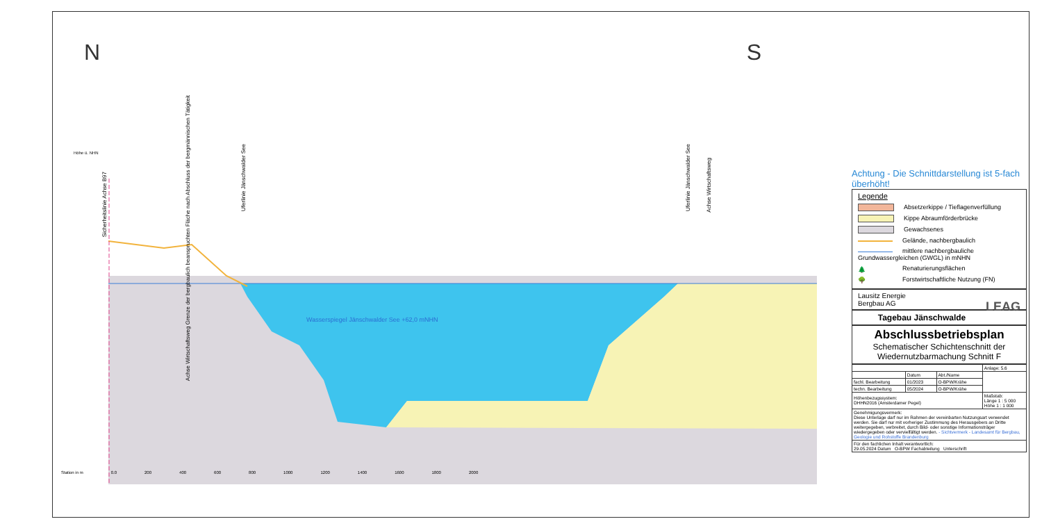N S
Höhe ü. NHN
Wasserspiegel Jänschwalder See +62,0 mNHN
Station in m 0.0 200 400 600 800 1000 1200 1400 1600 1800 2000
Sicherheitslinie Achse B97
Achse Wirtschaftsweg Grenze der bergbaulich beanspruchten Fläche nach Abschluss der bergmännischen Tätigkeit
Uferlinie Jänschwalder See
Uferlinie Jänschwalder See
Achse Wirtschaftsweg
Achtung - Die Schnittdarstellung ist 5-fach überhöht!
Legende
Absetzerkippe / Tieflagenverfüllung
Kippe Abraumförderbrücke
Gewachsenes
Gelände, nachbergbaulich
mittlere nachbergbauliche Grundwassergleichen (GWGL) in mNHN
🌲 Renaturierungsflächen
🌳 Forstwirtschaftliche Nutzung (FN)
Lausitz Energie
Bergbau AG LEAG
Tagebau Jänschwalde
Abschlussbetriebsplan
Schematischer Schichtenschnitt der Wiedernutzbarmachung Schnitt F
| | | | Anlage: 5.6 |
| | Datum | Abt./Name | |
| fachl. Bearbeitung | 01/2023 | O-BPW/Krähe | |
| techn. Bearbeitung | 05/2024 | O-BPW/Krähe | |
| Höhenbezugssystem: DHHN2016 (Amsterdamer Pegel) | | | Maßstab: Länge 1 : 5 000 Höhe 1 : 1 000 |
| Genehmigungsvermerk: Diese Unterlage darf nur im Rahmen der vereinbarten Nutzungsart verwendet werden. Sie darf nur mit vorheriger Zustimmung des Herausgebers an Dritte weitergegeben, verbreitet, durch Bild- oder sonstige Informationsträger wiedergegeben oder vervielfältigt werden. - Sichtvermerk - Landesamt für Bergbau, Geologie und Rohstoffe Brandenburg | | | |
| Für den fachlichen Inhalt verantwortlich: 29.05.2024 Datum O-BPW Fachabteilung Unterschrift | | | |